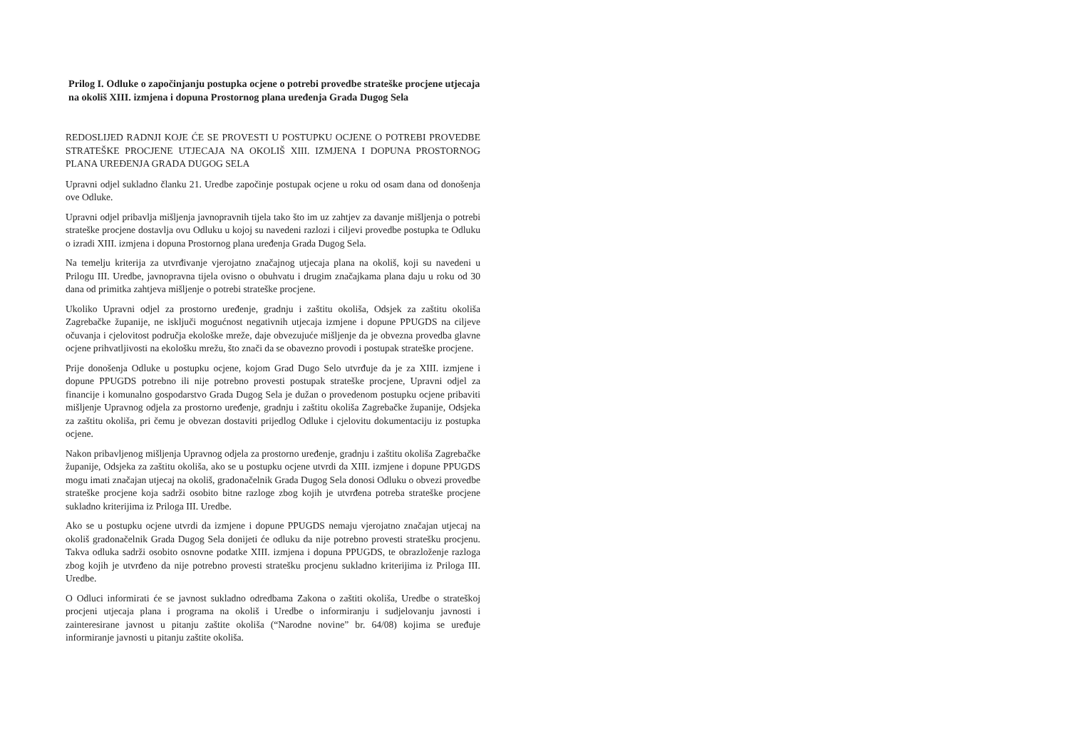Prilog I. Odluke o započinjanju postupka ocjene o potrebi provedbe strateške procjene utjecaja na okoliš XIII. izmjena i dopuna Prostornog plana uređenja Grada Dugog Sela
REDOSLIJED RADNJI KOJE ĆE SE PROVESTI U POSTUPKU OCJENE O POTREBI PROVEDBE STRATEŠKE PROCJENE UTJECAJA NA OKOLIŠ XIII. IZMJENA I DOPUNA PROSTORNOG PLANA UREĐENJA GRADA DUGOG SELA
Upravni odjel sukladno članku 21. Uredbe započinje postupak ocjene u roku od osam dana od donošenja ove Odluke.
Upravni odjel pribavlja mišljenja javnopravnih tijela tako što im uz zahtjev za davanje mišljenja o potrebi strateške procjene dostavlja ovu Odluku u kojoj su navedeni razlozi i ciljevi provedbe postupka te Odluku o izradi XIII. izmjena i dopuna Prostornog plana uređenja Grada Dugog Sela.
Na temelju kriterija za utvrđivanje vjerojatno značajnog utjecaja plana na okoliš, koji su navedeni u Prilogu III. Uredbe, javnopravna tijela ovisno o obuhvatu i drugim značajkama plana daju u roku od 30 dana od primitka zahtjeva mišljenje o potrebi strateške procjene.
Ukoliko Upravni odjel za prostorno uređenje, gradnju i zaštitu okoliša, Odsjek za zaštitu okoliša Zagrebačke županije, ne isključi mogućnost negativnih utjecaja izmjene i dopune PPUGDS na ciljeve očuvanja i cjelovitost područja ekološke mreže, daje obvezujuće mišljenje da je obvezna provedba glavne ocjene prihvatljivosti na ekološku mrežu, što znači da se obavezno provodi i postupak strateške procjene.
Prije donošenja Odluke u postupku ocjene, kojom Grad Dugo Selo utvrđuje da je za XIII. izmjene i dopune PPUGDS potrebno ili nije potrebno provesti postupak strateške procjene, Upravni odjel za financije i komunalno gospodarstvo Grada Dugog Sela je dužan o provedenom postupku ocjene pribaviti mišljenje Upravnog odjela za prostorno uređenje, gradnju i zaštitu okoliša Zagrebačke županije, Odsjeka za zaštitu okoliša, pri čemu je obvezan dostaviti prijedlog Odluke i cjelovitu dokumentaciju iz postupka ocjene.
Nakon pribavljenog mišljenja Upravnog odjela za prostorno uređenje, gradnju i zaštitu okoliša Zagrebačke županije, Odsjeka za zaštitu okoliša, ako se u postupku ocjene utvrdi da XIII. izmjene i dopune PPUGDS mogu imati značajan utjecaj na okoliš, gradonačelnik Grada Dugog Sela donosi Odluku o obvezi provedbe strateške procjene koja sadrži osobito bitne razloge zbog kojih je utvrđena potreba strateške procjene sukladno kriterijima iz Priloga III. Uredbe.
Ako se u postupku ocjene utvrdi da izmjene i dopune PPUGDS nemaju vjerojatno značajan utjecaj na okoliš gradonačelnik Grada Dugog Sela donijeti će odluku da nije potrebno provesti stratešku procjenu. Takva odluka sadrži osobito osnovne podatke XIII. izmjena i dopuna PPUGDS, te obrazloženje razloga zbog kojih je utvrđeno da nije potrebno provesti stratešku procjenu sukladno kriterijima iz Priloga III. Uredbe.
O Odluci informirati će se javnost sukladno odredbama Zakona o zaštiti okoliša, Uredbe o strateškoj procjeni utjecaja plana i programa na okoliš i Uredbe o informiranju i sudjelovanju javnosti i zainteresirane javnost u pitanju zaštite okoliša (“Narodne novine” br. 64/08) kojima se uređuje informiranje javnosti u pitanju zaštite okoliša.